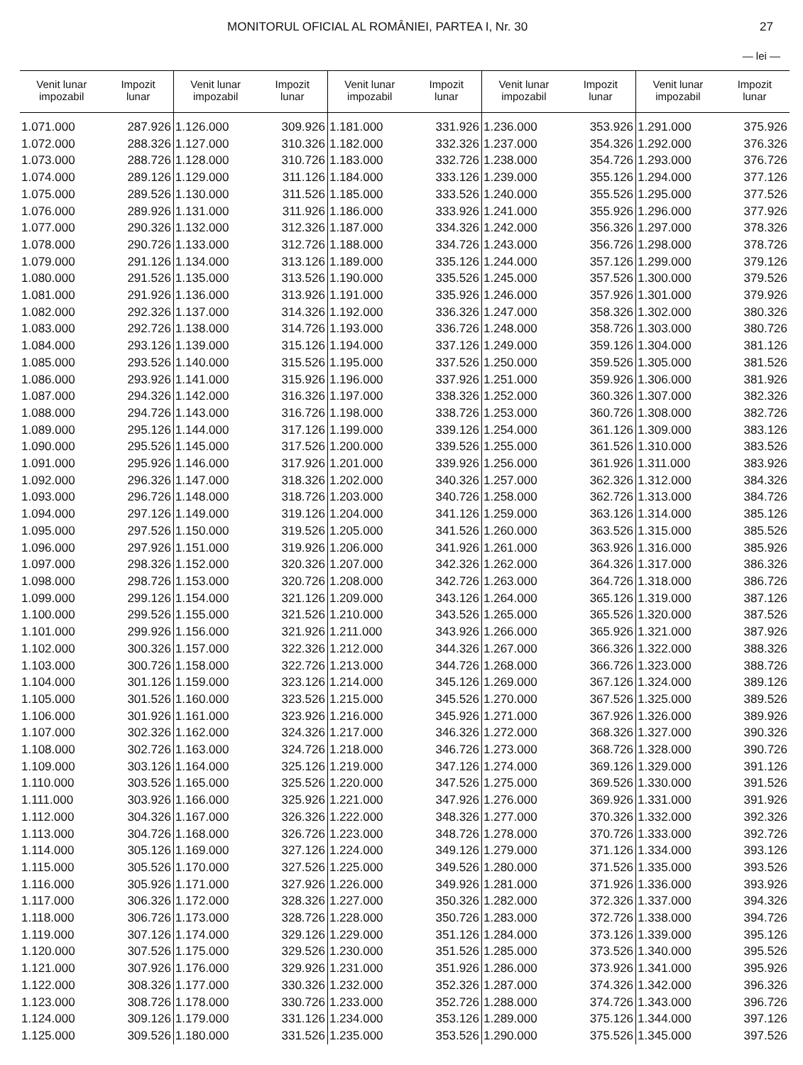MONITORUL OFICIAL AL ROMÂNIEI, PARTEA I, Nr. 30 27
— lei —
| Venit lunar impozabil | Impozit lunar | Venit lunar impozabil | Impozit lunar | Venit lunar impozabil | Impozit lunar | Venit lunar impozabil | Impozit lunar | Venit lunar impozabil | Impozit lunar |
| --- | --- | --- | --- | --- | --- | --- | --- | --- | --- |
| 1.071.000 | 287.926 | 1.126.000 | 309.926 | 1.181.000 | 331.926 | 1.236.000 | 353.926 | 1.291.000 | 375.926 |
| 1.072.000 | 288.326 | 1.127.000 | 310.326 | 1.182.000 | 332.326 | 1.237.000 | 354.326 | 1.292.000 | 376.326 |
| 1.073.000 | 288.726 | 1.128.000 | 310.726 | 1.183.000 | 332.726 | 1.238.000 | 354.726 | 1.293.000 | 376.726 |
| 1.074.000 | 289.126 | 1.129.000 | 311.126 | 1.184.000 | 333.126 | 1.239.000 | 355.126 | 1.294.000 | 377.126 |
| 1.075.000 | 289.526 | 1.130.000 | 311.526 | 1.185.000 | 333.526 | 1.240.000 | 355.526 | 1.295.000 | 377.526 |
| 1.076.000 | 289.926 | 1.131.000 | 311.926 | 1.186.000 | 333.926 | 1.241.000 | 355.926 | 1.296.000 | 377.926 |
| 1.077.000 | 290.326 | 1.132.000 | 312.326 | 1.187.000 | 334.326 | 1.242.000 | 356.326 | 1.297.000 | 378.326 |
| 1.078.000 | 290.726 | 1.133.000 | 312.726 | 1.188.000 | 334.726 | 1.243.000 | 356.726 | 1.298.000 | 378.726 |
| 1.079.000 | 291.126 | 1.134.000 | 313.126 | 1.189.000 | 335.126 | 1.244.000 | 357.126 | 1.299.000 | 379.126 |
| 1.080.000 | 291.526 | 1.135.000 | 313.526 | 1.190.000 | 335.526 | 1.245.000 | 357.526 | 1.300.000 | 379.526 |
| 1.081.000 | 291.926 | 1.136.000 | 313.926 | 1.191.000 | 335.926 | 1.246.000 | 357.926 | 1.301.000 | 379.926 |
| 1.082.000 | 292.326 | 1.137.000 | 314.326 | 1.192.000 | 336.326 | 1.247.000 | 358.326 | 1.302.000 | 380.326 |
| 1.083.000 | 292.726 | 1.138.000 | 314.726 | 1.193.000 | 336.726 | 1.248.000 | 358.726 | 1.303.000 | 380.726 |
| 1.084.000 | 293.126 | 1.139.000 | 315.126 | 1.194.000 | 337.126 | 1.249.000 | 359.126 | 1.304.000 | 381.126 |
| 1.085.000 | 293.526 | 1.140.000 | 315.526 | 1.195.000 | 337.526 | 1.250.000 | 359.526 | 1.305.000 | 381.526 |
| 1.086.000 | 293.926 | 1.141.000 | 315.926 | 1.196.000 | 337.926 | 1.251.000 | 359.926 | 1.306.000 | 381.926 |
| 1.087.000 | 294.326 | 1.142.000 | 316.326 | 1.197.000 | 338.326 | 1.252.000 | 360.326 | 1.307.000 | 382.326 |
| 1.088.000 | 294.726 | 1.143.000 | 316.726 | 1.198.000 | 338.726 | 1.253.000 | 360.726 | 1.308.000 | 382.726 |
| 1.089.000 | 295.126 | 1.144.000 | 317.126 | 1.199.000 | 339.126 | 1.254.000 | 361.126 | 1.309.000 | 383.126 |
| 1.090.000 | 295.526 | 1.145.000 | 317.526 | 1.200.000 | 339.526 | 1.255.000 | 361.526 | 1.310.000 | 383.526 |
| 1.091.000 | 295.926 | 1.146.000 | 317.926 | 1.201.000 | 339.926 | 1.256.000 | 361.926 | 1.311.000 | 383.926 |
| 1.092.000 | 296.326 | 1.147.000 | 318.326 | 1.202.000 | 340.326 | 1.257.000 | 362.326 | 1.312.000 | 384.326 |
| 1.093.000 | 296.726 | 1.148.000 | 318.726 | 1.203.000 | 340.726 | 1.258.000 | 362.726 | 1.313.000 | 384.726 |
| 1.094.000 | 297.126 | 1.149.000 | 319.126 | 1.204.000 | 341.126 | 1.259.000 | 363.126 | 1.314.000 | 385.126 |
| 1.095.000 | 297.526 | 1.150.000 | 319.526 | 1.205.000 | 341.526 | 1.260.000 | 363.526 | 1.315.000 | 385.526 |
| 1.096.000 | 297.926 | 1.151.000 | 319.926 | 1.206.000 | 341.926 | 1.261.000 | 363.926 | 1.316.000 | 385.926 |
| 1.097.000 | 298.326 | 1.152.000 | 320.326 | 1.207.000 | 342.326 | 1.262.000 | 364.326 | 1.317.000 | 386.326 |
| 1.098.000 | 298.726 | 1.153.000 | 320.726 | 1.208.000 | 342.726 | 1.263.000 | 364.726 | 1.318.000 | 386.726 |
| 1.099.000 | 299.126 | 1.154.000 | 321.126 | 1.209.000 | 343.126 | 1.264.000 | 365.126 | 1.319.000 | 387.126 |
| 1.100.000 | 299.526 | 1.155.000 | 321.526 | 1.210.000 | 343.526 | 1.265.000 | 365.526 | 1.320.000 | 387.526 |
| 1.101.000 | 299.926 | 1.156.000 | 321.926 | 1.211.000 | 343.926 | 1.266.000 | 365.926 | 1.321.000 | 387.926 |
| 1.102.000 | 300.326 | 1.157.000 | 322.326 | 1.212.000 | 344.326 | 1.267.000 | 366.326 | 1.322.000 | 388.326 |
| 1.103.000 | 300.726 | 1.158.000 | 322.726 | 1.213.000 | 344.726 | 1.268.000 | 366.726 | 1.323.000 | 388.726 |
| 1.104.000 | 301.126 | 1.159.000 | 323.126 | 1.214.000 | 345.126 | 1.269.000 | 367.126 | 1.324.000 | 389.126 |
| 1.105.000 | 301.526 | 1.160.000 | 323.526 | 1.215.000 | 345.526 | 1.270.000 | 367.526 | 1.325.000 | 389.526 |
| 1.106.000 | 301.926 | 1.161.000 | 323.926 | 1.216.000 | 345.926 | 1.271.000 | 367.926 | 1.326.000 | 389.926 |
| 1.107.000 | 302.326 | 1.162.000 | 324.326 | 1.217.000 | 346.326 | 1.272.000 | 368.326 | 1.327.000 | 390.326 |
| 1.108.000 | 302.726 | 1.163.000 | 324.726 | 1.218.000 | 346.726 | 1.273.000 | 368.726 | 1.328.000 | 390.726 |
| 1.109.000 | 303.126 | 1.164.000 | 325.126 | 1.219.000 | 347.126 | 1.274.000 | 369.126 | 1.329.000 | 391.126 |
| 1.110.000 | 303.526 | 1.165.000 | 325.526 | 1.220.000 | 347.526 | 1.275.000 | 369.526 | 1.330.000 | 391.526 |
| 1.111.000 | 303.926 | 1.166.000 | 325.926 | 1.221.000 | 347.926 | 1.276.000 | 369.926 | 1.331.000 | 391.926 |
| 1.112.000 | 304.326 | 1.167.000 | 326.326 | 1.222.000 | 348.326 | 1.277.000 | 370.326 | 1.332.000 | 392.326 |
| 1.113.000 | 304.726 | 1.168.000 | 326.726 | 1.223.000 | 348.726 | 1.278.000 | 370.726 | 1.333.000 | 392.726 |
| 1.114.000 | 305.126 | 1.169.000 | 327.126 | 1.224.000 | 349.126 | 1.279.000 | 371.126 | 1.334.000 | 393.126 |
| 1.115.000 | 305.526 | 1.170.000 | 327.526 | 1.225.000 | 349.526 | 1.280.000 | 371.526 | 1.335.000 | 393.526 |
| 1.116.000 | 305.926 | 1.171.000 | 327.926 | 1.226.000 | 349.926 | 1.281.000 | 371.926 | 1.336.000 | 393.926 |
| 1.117.000 | 306.326 | 1.172.000 | 328.326 | 1.227.000 | 350.326 | 1.282.000 | 372.326 | 1.337.000 | 394.326 |
| 1.118.000 | 306.726 | 1.173.000 | 328.726 | 1.228.000 | 350.726 | 1.283.000 | 372.726 | 1.338.000 | 394.726 |
| 1.119.000 | 307.126 | 1.174.000 | 329.126 | 1.229.000 | 351.126 | 1.284.000 | 373.126 | 1.339.000 | 395.126 |
| 1.120.000 | 307.526 | 1.175.000 | 329.526 | 1.230.000 | 351.526 | 1.285.000 | 373.526 | 1.340.000 | 395.526 |
| 1.121.000 | 307.926 | 1.176.000 | 329.926 | 1.231.000 | 351.926 | 1.286.000 | 373.926 | 1.341.000 | 395.926 |
| 1.122.000 | 308.326 | 1.177.000 | 330.326 | 1.232.000 | 352.326 | 1.287.000 | 374.326 | 1.342.000 | 396.326 |
| 1.123.000 | 308.726 | 1.178.000 | 330.726 | 1.233.000 | 352.726 | 1.288.000 | 374.726 | 1.343.000 | 396.726 |
| 1.124.000 | 309.126 | 1.179.000 | 331.126 | 1.234.000 | 353.126 | 1.289.000 | 375.126 | 1.344.000 | 397.126 |
| 1.125.000 | 309.526 | 1.180.000 | 331.526 | 1.235.000 | 353.526 | 1.290.000 | 375.526 | 1.345.000 | 397.526 |